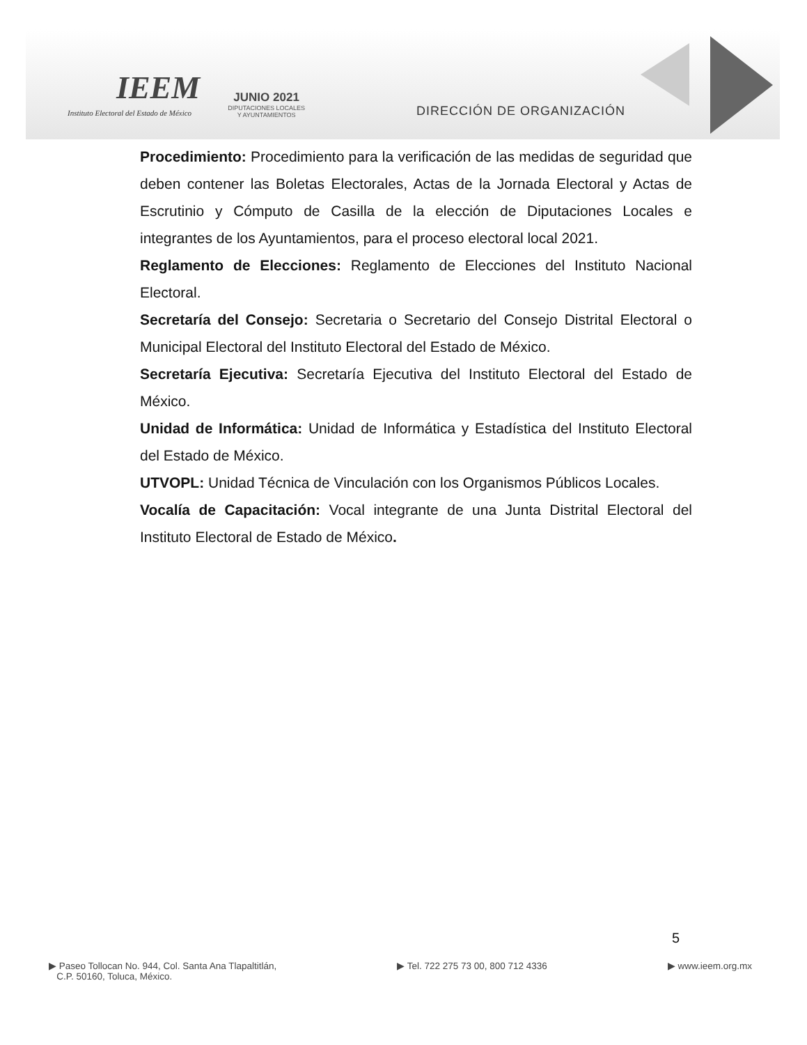IEEM
Instituto Electoral del Estado de México
JUNIO 2021
DIPUTACIONES LOCALES
Y AYUNTAMIENTOS
DIRECCIÓN DE ORGANIZACIÓN
Procedimiento: Procedimiento para la verificación de las medidas de seguridad que deben contener las Boletas Electorales, Actas de la Jornada Electoral y Actas de Escrutinio y Cómputo de Casilla de la elección de Diputaciones Locales e integrantes de los Ayuntamientos, para el proceso electoral local 2021.
Reglamento de Elecciones: Reglamento de Elecciones del Instituto Nacional Electoral.
Secretaría del Consejo: Secretaria o Secretario del Consejo Distrital Electoral o Municipal Electoral del Instituto Electoral del Estado de México.
Secretaría Ejecutiva: Secretaría Ejecutiva del Instituto Electoral del Estado de México.
Unidad de Informática: Unidad de Informática y Estadística del Instituto Electoral del Estado de México.
UTVOPL: Unidad Técnica de Vinculación con los Organismos Públicos Locales.
Vocalía de Capacitación: Vocal integrante de una Junta Distrital Electoral del Instituto Electoral de Estado de México.
5
▶ Paseo Tollocan No. 944, Col. Santa Ana Tlapaltitlán,
C.P. 50160, Toluca, México.
▶ Tel. 722 275 73 00, 800 712 4336
▶ www.ieem.org.mx